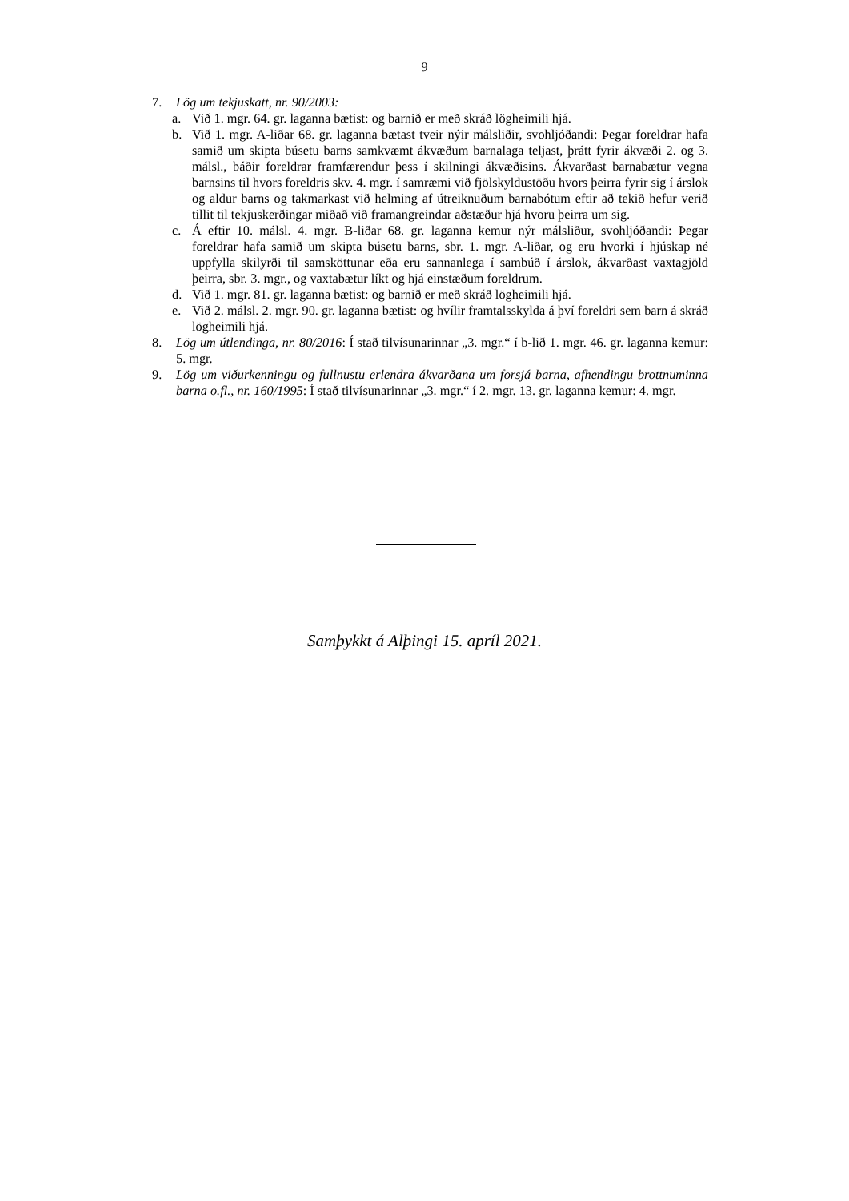9
7. Lög um tekjuskatt, nr. 90/2003:
a. Við 1. mgr. 64. gr. laganna bætist: og barnið er með skráð lögheimili hjá.
b. Við 1. mgr. A-liðar 68. gr. laganna bætast tveir nýir málsliðir, svohljóðandi: Þegar foreldrar hafa samið um skipta búsetu barns samkvæmt ákvæðum barnalaga teljast, þrátt fyrir ákvæði 2. og 3. málsl., báðir foreldrar framfærendur þess í skilningi ákvæðisins. Ákvarðast barnabætur vegna barnsins til hvors foreldris skv. 4. mgr. í samræmi við fjölskyldustöðu hvors þeirra fyrir sig í árslok og aldur barns og takmarkast við helming af útreiknuðum barnabótum eftir að tekið hefur verið tillit til tekjuskerðingar miðað við framangreindar aðstæður hjá hvoru þeirra um sig.
c. Á eftir 10. málsl. 4. mgr. B-liðar 68. gr. laganna kemur nýr málsliður, svohljóðandi: Þegar foreldrar hafa samið um skipta búsetu barns, sbr. 1. mgr. A-liðar, og eru hvorki í hjúskap né uppfylla skilyrði til samsköttunar eða eru sannanlega í sambúð í árslok, ákvarðast vaxtagjöld þeirra, sbr. 3. mgr., og vaxtabætur líkt og hjá einstæðum foreldrum.
d. Við 1. mgr. 81. gr. laganna bætist: og barnið er með skráð lögheimili hjá.
e. Við 2. málsl. 2. mgr. 90. gr. laganna bætist: og hvílir framtalsskylda á því foreldri sem barn á skráð lögheimili hjá.
8. Lög um útlendinga, nr. 80/2016: Í stað tilvísunarinnar „3. mgr.“ í b-lið 1. mgr. 46. gr. laganna kemur: 5. mgr.
9. Lög um viðurkenningu og fullnustu erlendra ákvarðana um forsjá barna, afhendingu brottnuminna barna o.fl., nr. 160/1995: Í stað tilvísunarinnar „3. mgr.“ í 2. mgr. 13. gr. laganna kemur: 4. mgr.
Samþykkt á Alþingi 15. apríl 2021.